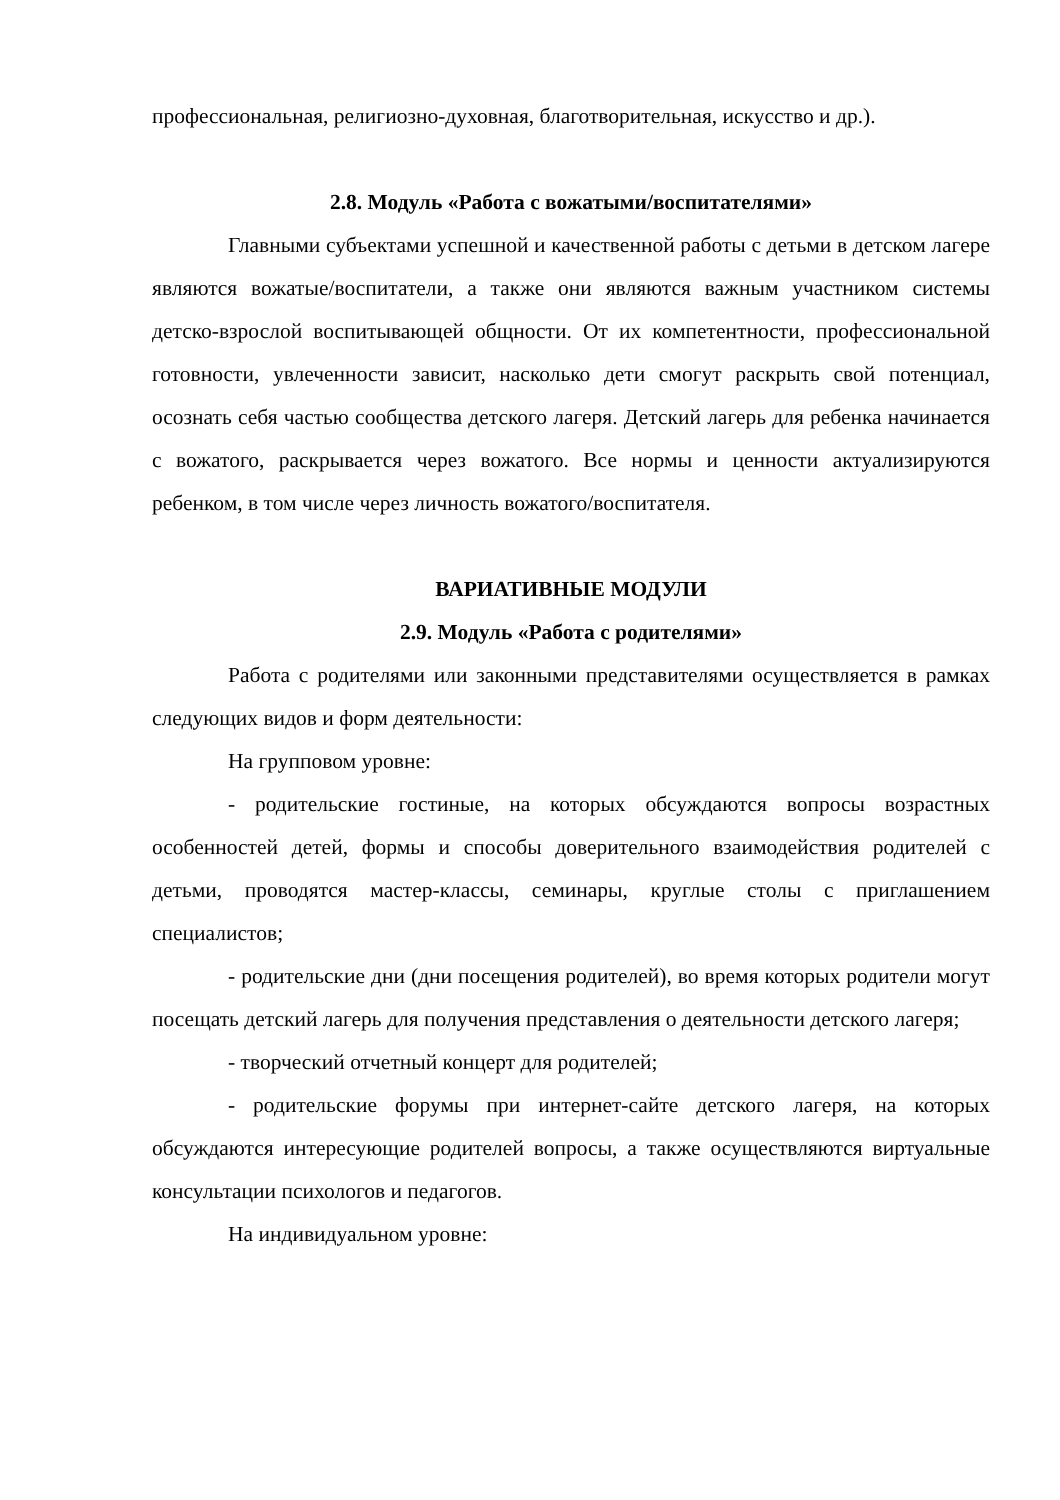профессиональная, религиозно-духовная, благотворительная, искусство и др.).
2.8. Модуль «Работа с вожатыми/воспитателями»
Главными субъектами успешной и качественной работы с детьми в детском лагере являются вожатые/воспитатели, а также они являются важным участником системы детско-взрослой воспитывающей общности. От их компетентности, профессиональной готовности, увлеченности зависит, насколько дети смогут раскрыть свой потенциал, осознать себя частью сообщества детского лагеря. Детский лагерь для ребенка начинается с вожатого, раскрывается через вожатого. Все нормы и ценности актуализируются ребенком, в том числе через личность вожатого/воспитателя.
ВАРИАТИВНЫЕ МОДУЛИ
2.9. Модуль «Работа с родителями»
Работа с родителями или законными представителями осуществляется в рамках следующих видов и форм деятельности:
На групповом уровне:
- родительские гостиные, на которых обсуждаются вопросы возрастных особенностей детей, формы и способы доверительного взаимодействия родителей с детьми, проводятся мастер-классы, семинары, круглые столы с приглашением специалистов;
- родительские дни (дни посещения родителей), во время которых родители могут посещать детский лагерь для получения представления о деятельности детского лагеря;
- творческий отчетный концерт для родителей;
- родительские форумы при интернет-сайте детского лагеря, на которых обсуждаются интересующие родителей вопросы, а также осуществляются виртуальные консультации психологов и педагогов.
На индивидуальном уровне: